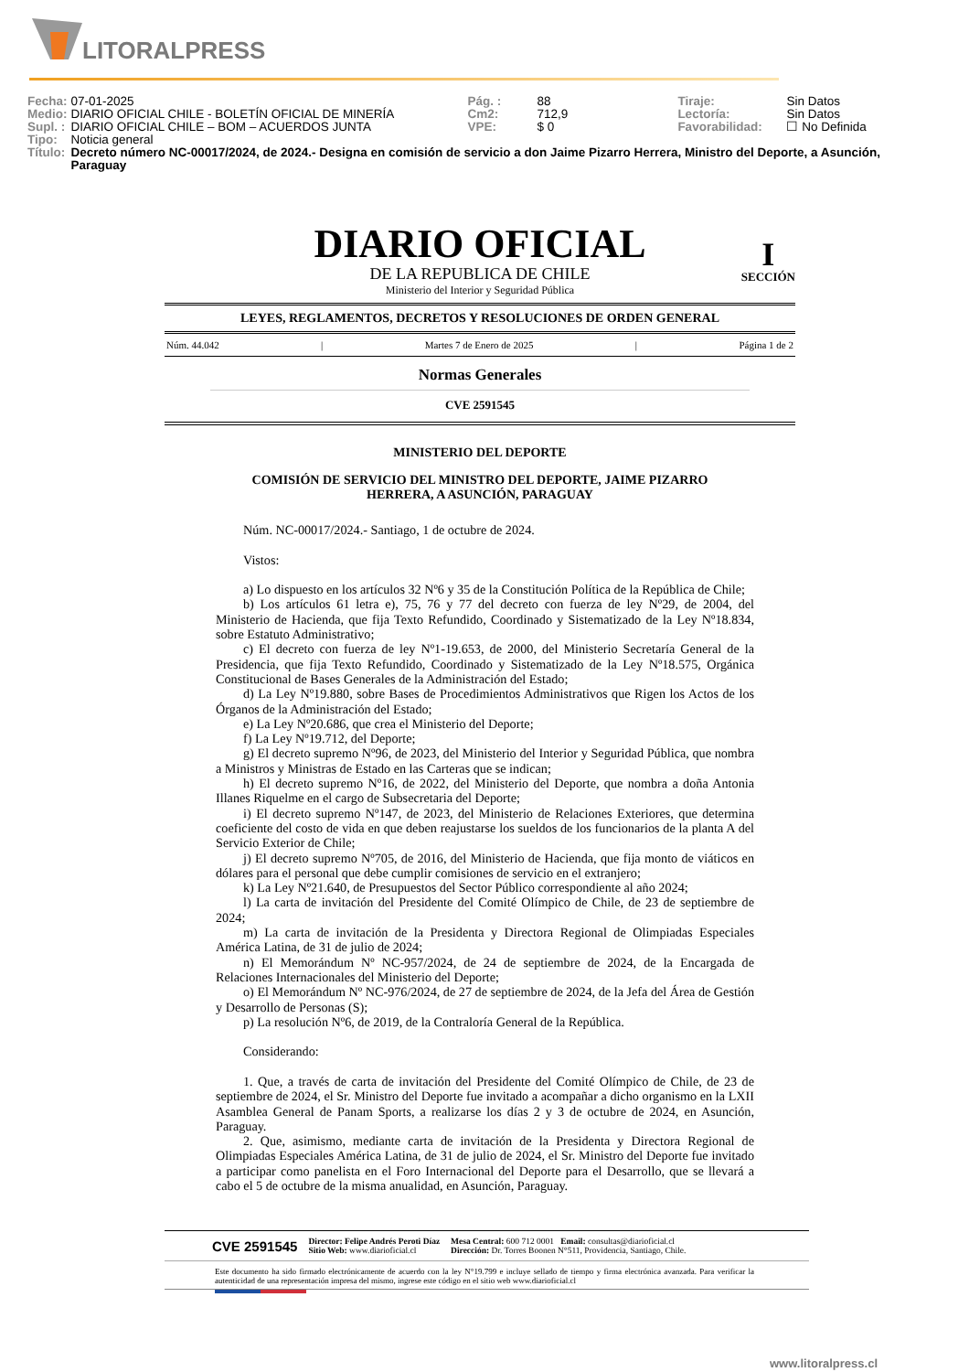LITORALPRESS
| Fecha: | 07-01-2025 | Pág. : | 88 | Tiraje: | Sin Datos |
| Medio: | DIARIO OFICIAL CHILE - BOLETÍN OFICIAL DE MINERÍA | Cm2: | 712,9 | Lectoría: | Sin Datos |
| Supl. : | DIARIO OFICIAL CHILE – BOM – ACUERDOS JUNTA | VPE: | $ 0 | Favorabilidad: | ☐ No Definida |
| Tipo: | Noticia general | | | | |
| Título: | Decreto número NC-00017/2024, de 2024.- Designa en comisión de servicio a don Jaime Pizarro Herrera, Ministro del Deporte, a Asunción, Paraguay | | | | |
DIARIO OFICIAL
DE LA REPUBLICA DE CHILE
Ministerio del Interior y Seguridad Pública
I
SECCIÓN
LEYES, REGLAMENTOS, DECRETOS Y RESOLUCIONES DE ORDEN GENERAL
Núm. 44.042 | Martes 7 de Enero de 2025 | Página 1 de 2
Normas Generales
CVE 2591545
MINISTERIO DEL DEPORTE
COMISIÓN DE SERVICIO DEL MINISTRO DEL DEPORTE, JAIME PIZARRO HERRERA, A ASUNCIÓN, PARAGUAY
Núm. NC-00017/2024.- Santiago, 1 de octubre de 2024.
Vistos:
a) Lo dispuesto en los artículos 32 Nº6 y 35 de la Constitución Política de la República de Chile;
b) Los artículos 61 letra e), 75, 76 y 77 del decreto con fuerza de ley Nº29, de 2004, del Ministerio de Hacienda, que fija Texto Refundido, Coordinado y Sistematizado de la Ley Nº18.834, sobre Estatuto Administrativo;
c) El decreto con fuerza de ley Nº1-19.653, de 2000, del Ministerio Secretaría General de la Presidencia, que fija Texto Refundido, Coordinado y Sistematizado de la Ley Nº18.575, Orgánica Constitucional de Bases Generales de la Administración del Estado;
d) La Ley Nº19.880, sobre Bases de Procedimientos Administrativos que Rigen los Actos de los Órganos de la Administración del Estado;
e) La Ley Nº20.686, que crea el Ministerio del Deporte;
f) La Ley Nº19.712, del Deporte;
g) El decreto supremo Nº96, de 2023, del Ministerio del Interior y Seguridad Pública, que nombra a Ministros y Ministras de Estado en las Carteras que se indican;
h) El decreto supremo Nº16, de 2022, del Ministerio del Deporte, que nombra a doña Antonia Illanes Riquelme en el cargo de Subsecretaria del Deporte;
i) El decreto supremo Nº147, de 2023, del Ministerio de Relaciones Exteriores, que determina coeficiente del costo de vida en que deben reajustarse los sueldos de los funcionarios de la planta A del Servicio Exterior de Chile;
j) El decreto supremo Nº705, de 2016, del Ministerio de Hacienda, que fija monto de viáticos en dólares para el personal que debe cumplir comisiones de servicio en el extranjero;
k) La Ley Nº21.640, de Presupuestos del Sector Público correspondiente al año 2024;
l) La carta de invitación del Presidente del Comité Olímpico de Chile, de 23 de septiembre de 2024;
m) La carta de invitación de la Presidenta y Directora Regional de Olimpiadas Especiales América Latina, de 31 de julio de 2024;
n) El Memorándum Nº NC-957/2024, de 24 de septiembre de 2024, de la Encargada de Relaciones Internacionales del Ministerio del Deporte;
o) El Memorándum Nº NC-976/2024, de 27 de septiembre de 2024, de la Jefa del Área de Gestión y Desarrollo de Personas (S);
p) La resolución Nº6, de 2019, de la Contraloría General de la República.
Considerando:
1. Que, a través de carta de invitación del Presidente del Comité Olímpico de Chile, de 23 de septiembre de 2024, el Sr. Ministro del Deporte fue invitado a acompañar a dicho organismo en la LXII Asamblea General de Panam Sports, a realizarse los días 2 y 3 de octubre de 2024, en Asunción, Paraguay.
2. Que, asimismo, mediante carta de invitación de la Presidenta y Directora Regional de Olimpiadas Especiales América Latina, de 31 de julio de 2024, el Sr. Ministro del Deporte fue invitado a participar como panelista en el Foro Internacional del Deporte para el Desarrollo, que se llevará a cabo el 5 de octubre de la misma anualidad, en Asunción, Paraguay.
CVE 2591545 Director: Felipe Andrés Peroti Díaz
Sitio Web: www.diarioficial.cl Mesa Central: 600 712 0001 Email: consultas@diarioficial.cl
Dirección: Dr. Torres Boonen N°511, Providencia, Santiago, Chile.
Este documento ha sido firmado electrónicamente de acuerdo con la ley N°19.799 e incluye sellado de tiempo y firma electrónica avanzada. Para verificar la autenticidad de una representación impresa del mismo, ingrese este código en el sitio web www.diarioficial.cl
www.litoralpress.cl